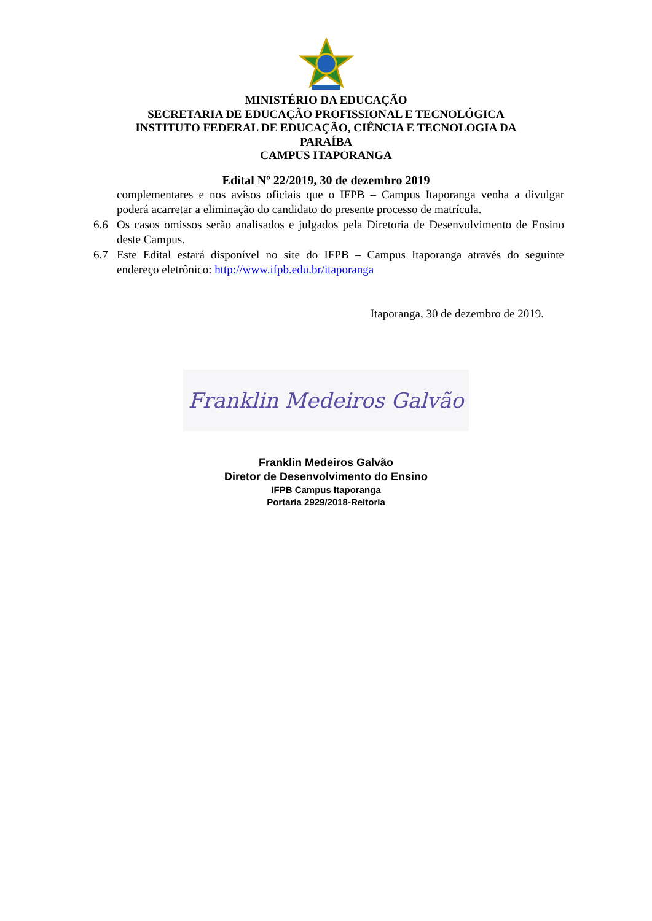MINISTÉRIO DA EDUCAÇÃO
SECRETARIA DE EDUCAÇÃO PROFISSIONAL E TECNOLÓGICA
INSTITUTO FEDERAL DE EDUCAÇÃO, CIÊNCIA E TECNOLOGIA DA PARAÍBA
CAMPUS ITAPORANGA
Edital Nº 22/2019, 30 de dezembro 2019
complementares e nos avisos oficiais que o IFPB – Campus Itaporanga venha a divulgar poderá acarretar a eliminação do candidato do presente processo de matrícula.
6.6 Os casos omissos serão analisados e julgados pela Diretoria de Desenvolvimento de Ensino deste Campus.
6.7 Este Edital estará disponível no site do IFPB – Campus Itaporanga através do seguinte endereço eletrônico: http://www.ifpb.edu.br/itaporanga
Itaporanga, 30 de dezembro de 2019.
Franklin Medeiros Galvão
Franklin Medeiros Galvão
Diretor de Desenvolvimento do Ensino
IFPB Campus Itaporanga
Portaria 2929/2018-Reitoria